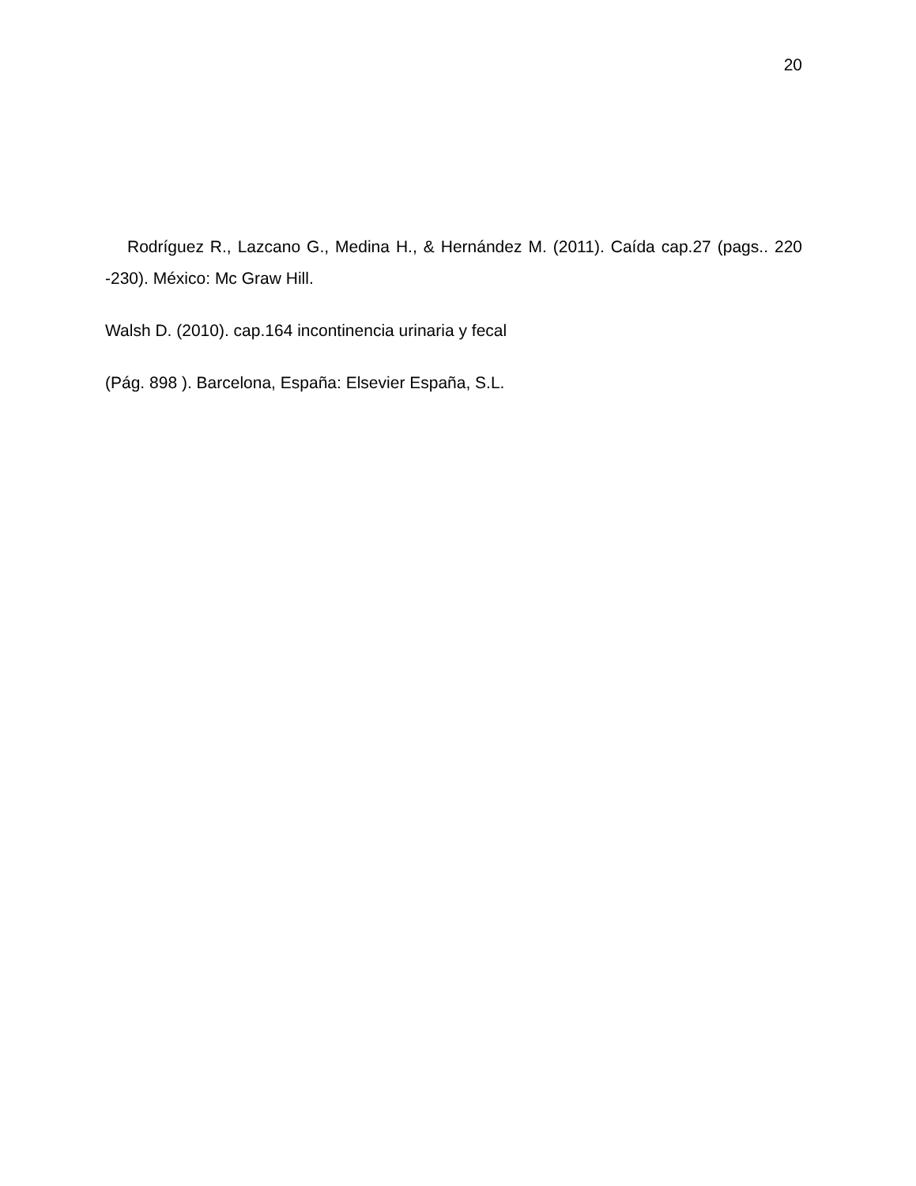20
Rodríguez R., Lazcano G., Medina H., & Hernández M. (2011). Caída cap.27 (pags.. 220 -230). México: Mc Graw Hill.
Walsh D. (2010). cap.164 incontinencia urinaria y fecal
(Pág. 898 ). Barcelona, España: Elsevier España, S.L.